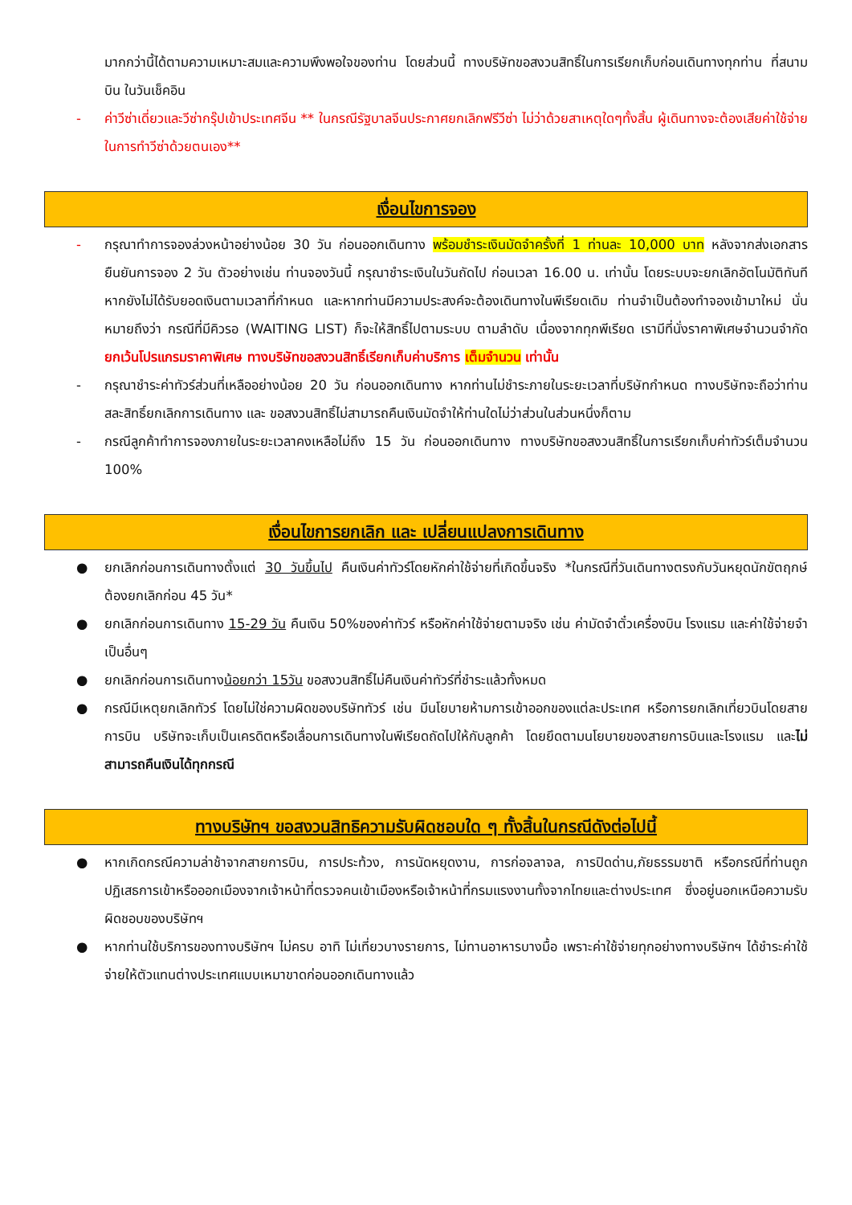มากกว่านี้ได้ตามความเหมาะสมและความพึงพอใจของท่าน โดยส่วนนี้ ทางบริษัทขอสงวนสิทธิ์ในการเรียกเก็บก่อนเดินทางทุกท่าน ที่สนามบิน ในวันเช็คอิน
- ค่าวีซ่าเดี่ยวและวีซ่ากรุ๊ปเข้าประเทศจีน ** ในกรณีรัฐบาลจีนประกาศยกเลิกฟรีวีซ่า ไม่ว่าด้วยสาเหตุใดๆทั้งสิ้น ผู้เดินทางจะต้องเสียค่าใช้จ่ายในการทำวีซ่าด้วยตนเอง**
เงื่อนไขการจอง
- กรุณาทำการจองล่วงหน้าอย่างน้อย 30 วัน ก่อนออกเดินทาง พร้อมชำระเงินมัดจำครั้งที่ 1 ท่านละ 10,000 บาท หลังจากส่งเอกสารยืนยันการจอง 2 วัน ตัวอย่างเช่น ท่านจองวันนี้ กรุณาชำระเงินในวันถัดไป ก่อนเวลา 16.00 น. เท่านั้น โดยระบบจะยกเลิกอัตโนมัติทันที หากยังไม่ได้รับยอดเงินตามเวลาที่กำหนด และหากท่านมีความประสงค์จะต้องเดินทางในพีเรียดเดิม ท่านจำเป็นต้องทำจองเข้ามาใหม่ นั่นหมายถึงว่า กรณีที่มีคิวรอ (WAITING LIST) ก็จะให้สิทธิ์ไปตามระบบ ตามลำดับ เนื่องจากทุกพีเรียด เรามีที่นั่งราคาพิเศษจำนวนจำกัด ยกเว้นโปรแกรมราคาพิเศษ ทางบริษัทขอสงวนสิทธิ์เรียกเก็บค่าบริการ เต็มจำนวน เท่านั้น
- กรุณาชำระค่าทัวร์ส่วนที่เหลืออย่างน้อย 20 วัน ก่อนออกเดินทาง หากท่านไม่ชำระภายในระยะเวลาที่บริษัทกำหนด ทางบริษัทจะถือว่าท่านสละสิทธิ์ยกเลิกการเดินทาง และ ขอสงวนสิทธิ์ไม่สามารถคืนเงินมัดจำให้ท่านใดไม่ว่าส่วนในส่วนหนึ่งก็ตาม
- กรณีลูกค้าทำการจองภายในระยะเวลาคงเหลือไม่ถึง 15 วัน ก่อนออกเดินทาง ทางบริษัทขอสงวนสิทธิ์ในการเรียกเก็บค่าทัวร์เต็มจำนวน 100%
เงื่อนไขการยกเลิก และ เปลี่ยนแปลงการเดินทาง
● ยกเลิกก่อนการเดินทางตั้งแต่ 30 วันขึ้นไป คืนเงินค่าทัวร์โดยหักค่าใช้จ่ายที่เกิดขึ้นจริง *ในกรณีที่วันเดินทางตรงกับวันหยุดนักขัตฤกษ์ ต้องยกเลิกก่อน 45 วัน*
● ยกเลิกก่อนการเดินทาง 15-29 วัน คืนเงิน 50%ของค่าทัวร์ หรือหักค่าใช้จ่ายตามจริง เช่น ค่ามัดจำตั๋วเครื่องบิน โรงแรม และค่าใช้จ่ายจำเป็นอื่นๆ
● ยกเลิกก่อนการเดินทางน้อยกว่า 15วัน ขอสงวนสิทธิ์ไม่คืนเงินค่าทัวร์ที่ชำระแล้วทั้งหมด
● กรณีมีเหตุยกเลิกทัวร์ โดยไม่ใช่ความผิดของบริษัททัวร์ เช่น มีนโยบายห้ามการเข้าออกของแต่ละประเทศ หรือการยกเลิกเที่ยวบินโดยสายการบิน บริษัทจะเก็บเป็นเครดิตหรือเลื่อนการเดินทางในพีเรียดถัดไปให้กับลูกค้า โดยยึดตามนโยบายของสายการบินและโรงแรม และไม่สามารถคืนเงินได้ทุกกรณี
ทางบริษัทฯ ขอสงวนสิทธิความรับผิดชอบใด ๆ ทั้งสิ้นในกรณีดังต่อไปนี้
● หากเกิดกรณีความล่าช้าจากสายการบิน, การประท้วง, การนัดหยุดงาน, การก่อจลาจล, การปิดด่าน,ภัยธรรมชาติ หรือกรณีที่ท่านถูกปฏิเสธการเข้าหรือออกเมืองจากเจ้าหน้าที่ตรวจคนเข้าเมืองหรือเจ้าหน้าที่กรมแรงงานทั้งจากไทยและต่างประเทศ ซึ่งอยู่นอกเหนือความรับผิดชอบของบริษัทฯ
● หากท่านใช้บริการของทางบริษัทฯ ไม่ครบ อาทิ ไม่เที่ยวบางรายการ, ไม่ทานอาหารบางมื้อ เพราะค่าใช้จ่ายทุกอย่างทางบริษัทฯ ได้ชำระค่าใช้จ่ายให้ตัวแทนต่างประเทศแบบเหมาขาดก่อนออกเดินทางแล้ว